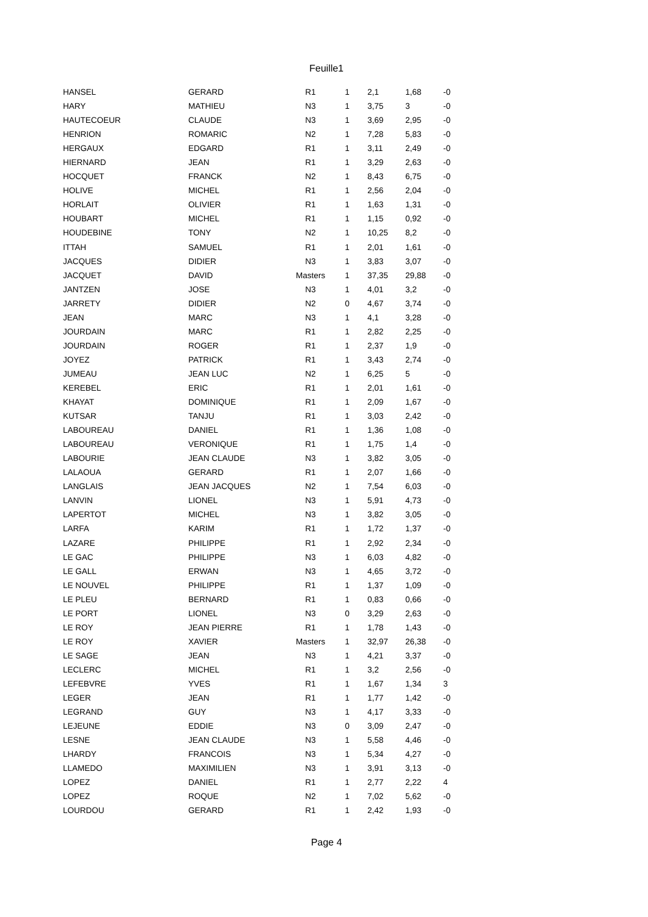Feuille1
| HANSEL | GERARD | R1 | 1 | 2,1 | 1,68 | -0 |
| HARY | MATHIEU | N3 | 1 | 3,75 | 3 | -0 |
| HAUTECOEUR | CLAUDE | N3 | 1 | 3,69 | 2,95 | -0 |
| HENRION | ROMARIC | N2 | 1 | 7,28 | 5,83 | -0 |
| HERGAUX | EDGARD | R1 | 1 | 3,11 | 2,49 | -0 |
| HIERNARD | JEAN | R1 | 1 | 3,29 | 2,63 | -0 |
| HOCQUET | FRANCK | N2 | 1 | 8,43 | 6,75 | -0 |
| HOLIVE | MICHEL | R1 | 1 | 2,56 | 2,04 | -0 |
| HORLAIT | OLIVIER | R1 | 1 | 1,63 | 1,31 | -0 |
| HOUBART | MICHEL | R1 | 1 | 1,15 | 0,92 | -0 |
| HOUDEBINE | TONY | N2 | 1 | 10,25 | 8,2 | -0 |
| ITTAH | SAMUEL | R1 | 1 | 2,01 | 1,61 | -0 |
| JACQUES | DIDIER | N3 | 1 | 3,83 | 3,07 | -0 |
| JACQUET | DAVID | Masters | 1 | 37,35 | 29,88 | -0 |
| JANTZEN | JOSE | N3 | 1 | 4,01 | 3,2 | -0 |
| JARRETY | DIDIER | N2 | 0 | 4,67 | 3,74 | -0 |
| JEAN | MARC | N3 | 1 | 4,1 | 3,28 | -0 |
| JOURDAIN | MARC | R1 | 1 | 2,82 | 2,25 | -0 |
| JOURDAIN | ROGER | R1 | 1 | 2,37 | 1,9 | -0 |
| JOYEZ | PATRICK | R1 | 1 | 3,43 | 2,74 | -0 |
| JUMEAU | JEAN LUC | N2 | 1 | 6,25 | 5 | -0 |
| KEREBEL | ERIC | R1 | 1 | 2,01 | 1,61 | -0 |
| KHAYAT | DOMINIQUE | R1 | 1 | 2,09 | 1,67 | -0 |
| KUTSAR | TANJU | R1 | 1 | 3,03 | 2,42 | -0 |
| LABOUREAU | DANIEL | R1 | 1 | 1,36 | 1,08 | -0 |
| LABOUREAU | VERONIQUE | R1 | 1 | 1,75 | 1,4 | -0 |
| LABOURIE | JEAN CLAUDE | N3 | 1 | 3,82 | 3,05 | -0 |
| LALAOUA | GERARD | R1 | 1 | 2,07 | 1,66 | -0 |
| LANGLAIS | JEAN JACQUES | N2 | 1 | 7,54 | 6,03 | -0 |
| LANVIN | LIONEL | N3 | 1 | 5,91 | 4,73 | -0 |
| LAPERTOT | MICHEL | N3 | 1 | 3,82 | 3,05 | -0 |
| LARFA | KARIM | R1 | 1 | 1,72 | 1,37 | -0 |
| LAZARE | PHILIPPE | R1 | 1 | 2,92 | 2,34 | -0 |
| LE GAC | PHILIPPE | N3 | 1 | 6,03 | 4,82 | -0 |
| LE GALL | ERWAN | N3 | 1 | 4,65 | 3,72 | -0 |
| LE NOUVEL | PHILIPPE | R1 | 1 | 1,37 | 1,09 | -0 |
| LE PLEU | BERNARD | R1 | 1 | 0,83 | 0,66 | -0 |
| LE PORT | LIONEL | N3 | 0 | 3,29 | 2,63 | -0 |
| LE ROY | JEAN PIERRE | R1 | 1 | 1,78 | 1,43 | -0 |
| LE ROY | XAVIER | Masters | 1 | 32,97 | 26,38 | -0 |
| LE SAGE | JEAN | N3 | 1 | 4,21 | 3,37 | -0 |
| LECLERC | MICHEL | R1 | 1 | 3,2 | 2,56 | -0 |
| LEFEBVRE | YVES | R1 | 1 | 1,67 | 1,34 | 3 |
| LEGER | JEAN | R1 | 1 | 1,77 | 1,42 | -0 |
| LEGRAND | GUY | N3 | 1 | 4,17 | 3,33 | -0 |
| LEJEUNE | EDDIE | N3 | 0 | 3,09 | 2,47 | -0 |
| LESNE | JEAN CLAUDE | N3 | 1 | 5,58 | 4,46 | -0 |
| LHARDY | FRANCOIS | N3 | 1 | 5,34 | 4,27 | -0 |
| LLAMEDO | MAXIMILIEN | N3 | 1 | 3,91 | 3,13 | -0 |
| LOPEZ | DANIEL | R1 | 1 | 2,77 | 2,22 | 4 |
| LOPEZ | ROQUE | N2 | 1 | 7,02 | 5,62 | -0 |
| LOURDOU | GERARD | R1 | 1 | 2,42 | 1,93 | -0 |
Page 4